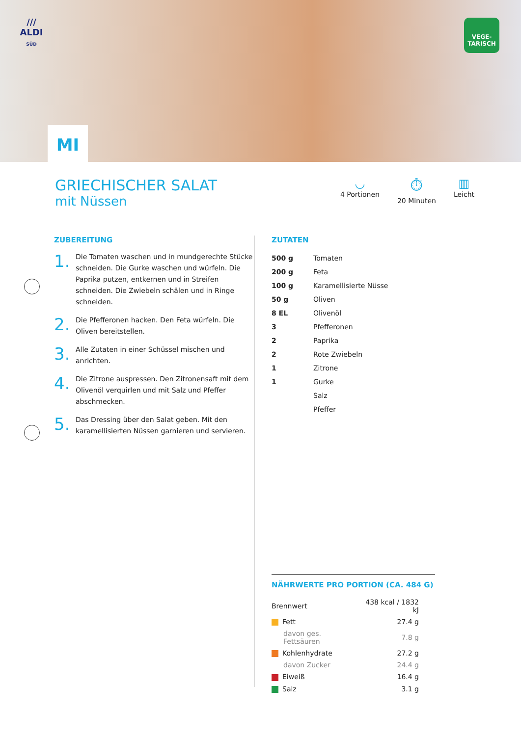///
ALDI
SÜD
MI
VEGE-
TARISCH
GRIECHISCHER SALAT
mit Nüssen
◡
4 Portionen
⏱
20 Minuten
▥
Leicht
ZUBEREITUNG
1.
Die Tomaten waschen und in mundgerechte Stücke schneiden. Die Gurke waschen und würfeln. Die Paprika putzen, entkernen und in Streifen schneiden. Die Zwiebeln schälen und in Ringe schneiden.
2.
Die Pfefferonen hacken. Den Feta würfeln. Die Oliven bereitstellen.
3.
Alle Zutaten in einer Schüssel mischen und anrichten.
4.
Die Zitrone auspressen. Den Zitronensaft mit dem Olivenöl verquirlen und mit Salz und Pfeffer abschmecken.
5.
Das Dressing über den Salat geben. Mit den karamellisierten Nüssen garnieren und servieren.
ZUTATEN
| 500 g | Tomaten |
| 200 g | Feta |
| 100 g | Karamellisierte Nüsse |
| 50 g | Oliven |
| 8 EL | Olivenöl |
| 3 | Pfefferonen |
| 2 | Paprika |
| 2 | Rote Zwiebeln |
| 1 | Zitrone |
| 1 | Gurke |
| | Salz |
| | Pfeffer |
NÄHRWERTE PRO PORTION (CA. 484 G)
| Brennwert | 438 kcal / 1832 kJ |
| Fett | 27.4 g |
| davon ges. Fettsäuren | 7.8 g |
| Kohlenhydrate | 27.2 g |
| davon Zucker | 24.4 g |
| Eiweiß | 16.4 g |
| Salz | 3.1 g |